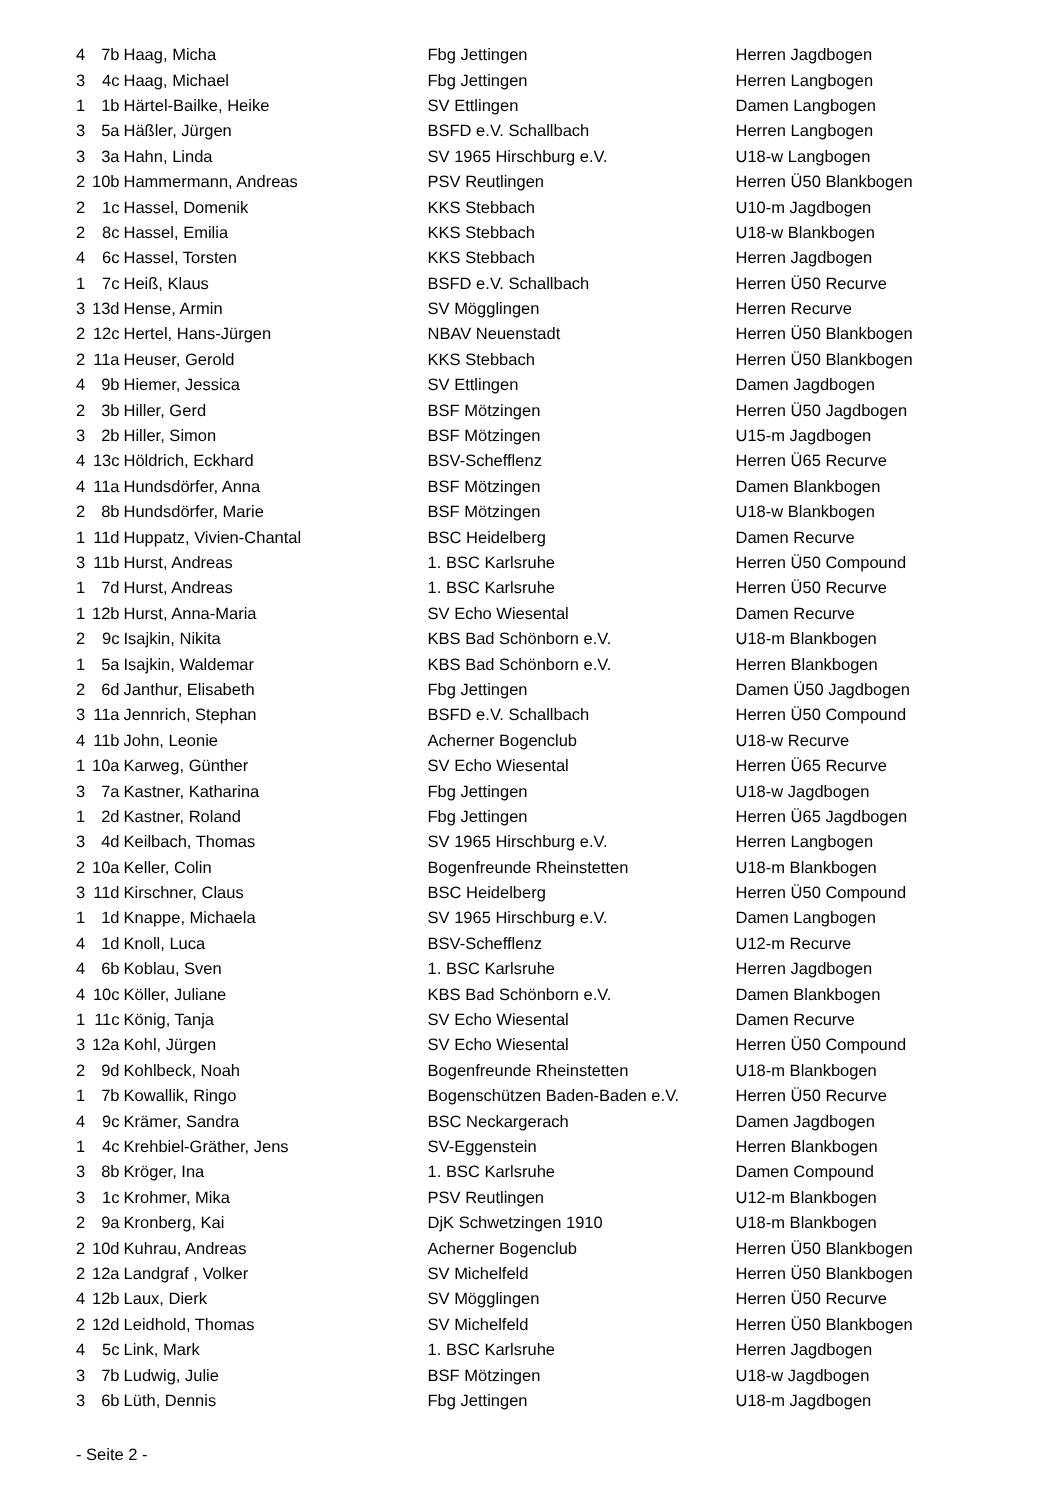| 4 | 7b | Haag, Micha | Fbg Jettingen | Herren Jagdbogen |
| 3 | 4c | Haag, Michael | Fbg Jettingen | Herren Langbogen |
| 1 | 1b | Härtel-Bailke, Heike | SV Ettlingen | Damen Langbogen |
| 3 | 5a | Häßler, Jürgen | BSFD e.V. Schallbach | Herren Langbogen |
| 3 | 3a | Hahn, Linda | SV 1965 Hirschburg e.V. | U18-w Langbogen |
| 2 | 10b | Hammermann, Andreas | PSV Reutlingen | Herren Ü50 Blankbogen |
| 2 | 1c | Hassel, Domenik | KKS Stebbach | U10-m Jagdbogen |
| 2 | 8c | Hassel, Emilia | KKS Stebbach | U18-w Blankbogen |
| 4 | 6c | Hassel, Torsten | KKS Stebbach | Herren Jagdbogen |
| 1 | 7c | Heiß, Klaus | BSFD e.V. Schallbach | Herren Ü50 Recurve |
| 3 | 13d | Hense, Armin | SV Mögglingen | Herren Recurve |
| 2 | 12c | Hertel, Hans-Jürgen | NBAV Neuenstadt | Herren Ü50 Blankbogen |
| 2 | 11a | Heuser, Gerold | KKS Stebbach | Herren Ü50 Blankbogen |
| 4 | 9b | Hiemer, Jessica | SV Ettlingen | Damen Jagdbogen |
| 2 | 3b | Hiller, Gerd | BSF Mötzingen | Herren Ü50 Jagdbogen |
| 3 | 2b | Hiller, Simon | BSF Mötzingen | U15-m Jagdbogen |
| 4 | 13c | Höldrich, Eckhard | BSV-Schefflenz | Herren Ü65 Recurve |
| 4 | 11a | Hundsdörfer, Anna | BSF Mötzingen | Damen Blankbogen |
| 2 | 8b | Hundsdörfer, Marie | BSF Mötzingen | U18-w Blankbogen |
| 1 | 11d | Huppatz, Vivien-Chantal | BSC Heidelberg | Damen Recurve |
| 3 | 11b | Hurst, Andreas | 1. BSC Karlsruhe | Herren Ü50 Compound |
| 1 | 7d | Hurst, Andreas | 1. BSC Karlsruhe | Herren Ü50 Recurve |
| 1 | 12b | Hurst, Anna-Maria | SV Echo Wiesental | Damen Recurve |
| 2 | 9c | Isajkin, Nikita | KBS Bad Schönborn e.V. | U18-m Blankbogen |
| 1 | 5a | Isajkin, Waldemar | KBS Bad Schönborn e.V. | Herren Blankbogen |
| 2 | 6d | Janthur, Elisabeth | Fbg Jettingen | Damen Ü50 Jagdbogen |
| 3 | 11a | Jennrich, Stephan | BSFD e.V. Schallbach | Herren Ü50 Compound |
| 4 | 11b | John, Leonie | Acherner Bogenclub | U18-w Recurve |
| 1 | 10a | Karweg, Günther | SV Echo Wiesental | Herren Ü65 Recurve |
| 3 | 7a | Kastner, Katharina | Fbg Jettingen | U18-w Jagdbogen |
| 1 | 2d | Kastner, Roland | Fbg Jettingen | Herren Ü65 Jagdbogen |
| 3 | 4d | Keilbach, Thomas | SV 1965 Hirschburg e.V. | Herren Langbogen |
| 2 | 10a | Keller, Colin | Bogenfreunde Rheinstetten | U18-m Blankbogen |
| 3 | 11d | Kirschner, Claus | BSC Heidelberg | Herren Ü50 Compound |
| 1 | 1d | Knappe, Michaela | SV 1965 Hirschburg e.V. | Damen Langbogen |
| 4 | 1d | Knoll, Luca | BSV-Schefflenz | U12-m Recurve |
| 4 | 6b | Koblau, Sven | 1. BSC Karlsruhe | Herren Jagdbogen |
| 4 | 10c | Köller, Juliane | KBS Bad Schönborn e.V. | Damen Blankbogen |
| 1 | 11c | König, Tanja | SV Echo Wiesental | Damen Recurve |
| 3 | 12a | Kohl, Jürgen | SV Echo Wiesental | Herren Ü50 Compound |
| 2 | 9d | Kohlbeck, Noah | Bogenfreunde Rheinstetten | U18-m Blankbogen |
| 1 | 7b | Kowallik, Ringo | Bogenschützen Baden-Baden e.V. | Herren Ü50 Recurve |
| 4 | 9c | Krämer, Sandra | BSC Neckargerach | Damen Jagdbogen |
| 1 | 4c | Krehbiel-Gräther, Jens | SV-Eggenstein | Herren Blankbogen |
| 3 | 8b | Kröger, Ina | 1. BSC Karlsruhe | Damen Compound |
| 3 | 1c | Krohmer, Mika | PSV Reutlingen | U12-m Blankbogen |
| 2 | 9a | Kronberg, Kai | DjK Schwetzingen 1910 | U18-m Blankbogen |
| 2 | 10d | Kuhrau, Andreas | Acherner Bogenclub | Herren Ü50 Blankbogen |
| 2 | 12a | Landgraf , Volker | SV Michelfeld | Herren Ü50 Blankbogen |
| 4 | 12b | Laux, Dierk | SV Mögglingen | Herren Ü50 Recurve |
| 2 | 12d | Leidhold, Thomas | SV Michelfeld | Herren Ü50 Blankbogen |
| 4 | 5c | Link, Mark | 1. BSC Karlsruhe | Herren Jagdbogen |
| 3 | 7b | Ludwig, Julie | BSF Mötzingen | U18-w Jagdbogen |
| 3 | 6b | Lüth, Dennis | Fbg Jettingen | U18-m Jagdbogen |
- Seite 2 -